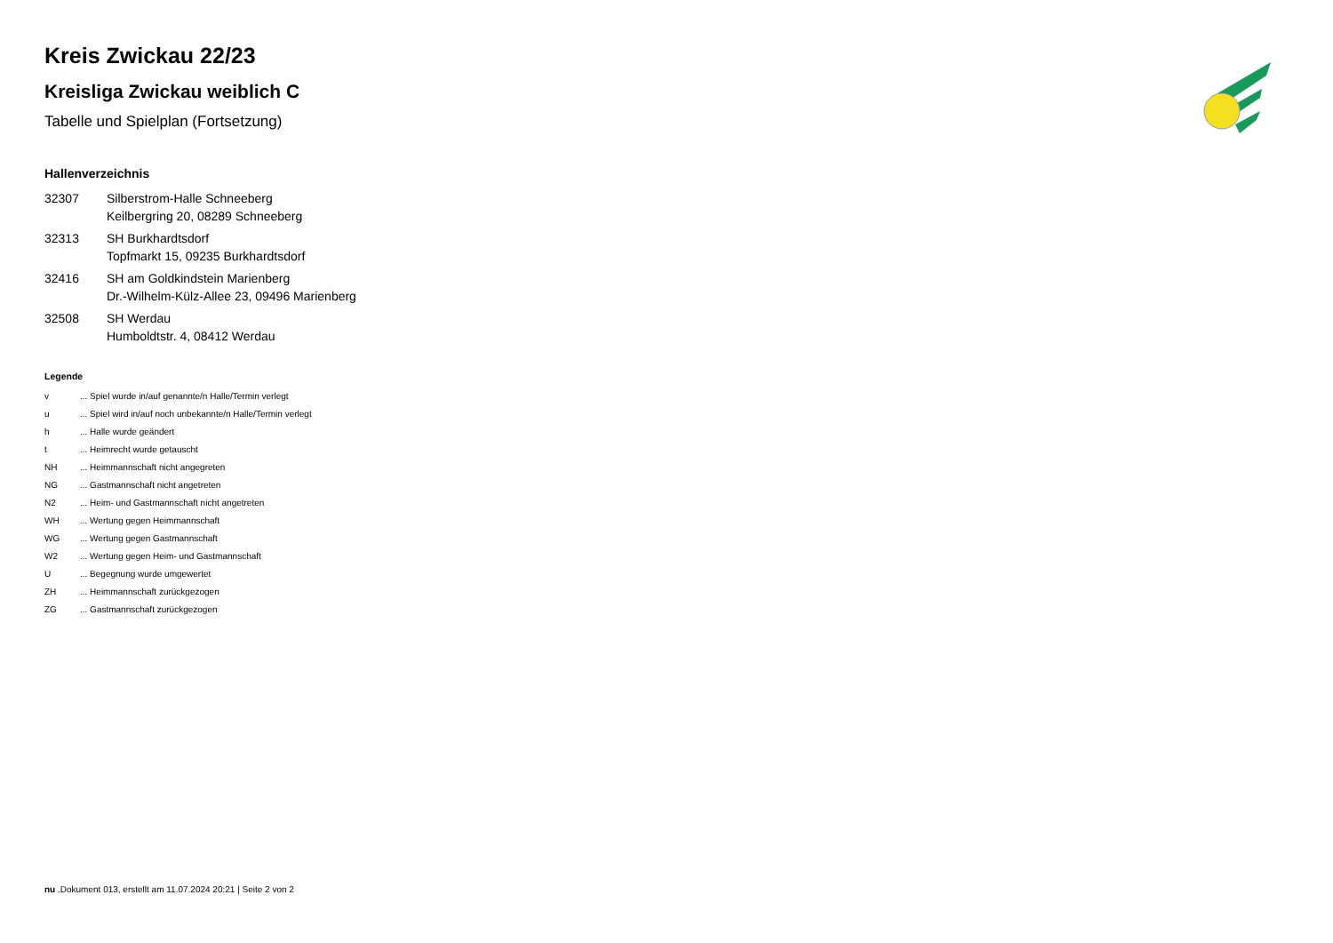Kreis Zwickau 22/23
Kreisliga Zwickau weiblich C
Tabelle und Spielplan (Fortsetzung)
Hallenverzeichnis
| 32307 | Silberstrom-Halle Schneeberg Keilbergring 20, 08289 Schneeberg |
| 32313 | SH Burkhardtsdorf Topfmarkt 15, 09235 Burkhardtsdorf |
| 32416 | SH am Goldkindstein Marienberg Dr.-Wilhelm-Külz-Allee 23, 09496 Marienberg |
| 32508 | SH Werdau Humboldtstr. 4, 08412 Werdau |
Legende
| v | ... Spiel wurde in/auf genannte/n Halle/Termin verlegt |
| u | ... Spiel wird in/auf noch unbekannte/n Halle/Termin verlegt |
| h | ... Halle wurde geändert |
| t | ... Heimrecht wurde getauscht |
| NH | ... Heimmannschaft nicht angegreten |
| NG | ... Gastmannschaft nicht angetreten |
| N2 | ... Heim- und Gastmannschaft nicht angetreten |
| WH | ... Wertung gegen Heimmannschaft |
| WG | ... Wertung gegen Gastmannschaft |
| W2 | ... Wertung gegen Heim- und Gastmannschaft |
| U | ... Begegnung wurde umgewertet |
| ZH | ... Heimmannschaft zurückgezogen |
| ZG | ... Gastmannschaft zurückgezogen |
nu .Dokument 013, erstellt am 11.07.2024 20:21 | Seite 2 von 2